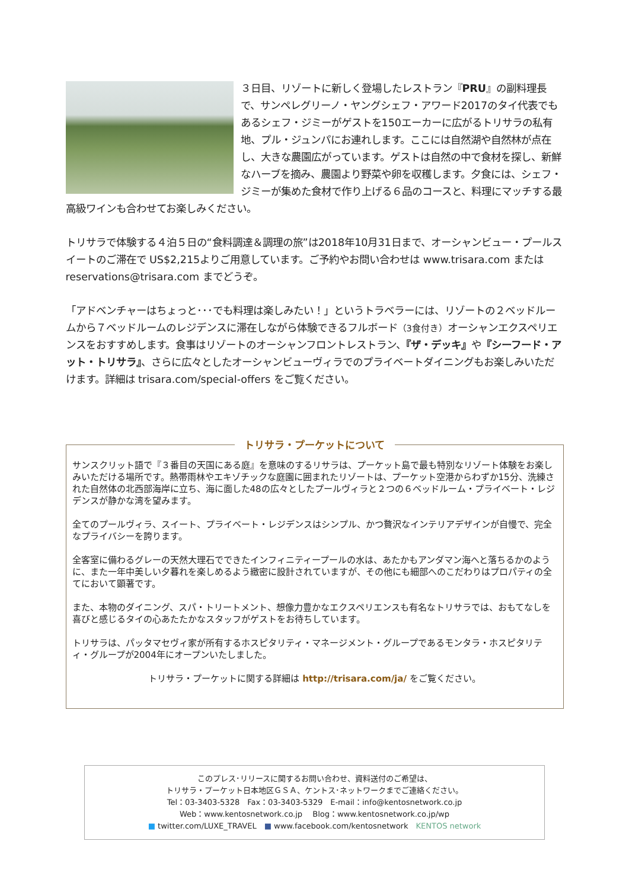３日目、リゾートに新しく登場したレストラン『PRU』の副料理長で、サンペレグリーノ・ヤングシェフ・アワード2017のタイ代表でもあるシェフ・ジミーがゲストを150エーカーに広がるトリサラの私有地、プル・ジュンパにお連れします。ここには自然湖や自然林が点在し、大きな農園広がっています。ゲストは自然の中で食材を探し、新鮮なハーブを摘み、農園より野菜や卵を収穫します。夕食には、シェフ・ジミーが集めた食材で作り上げる６品のコースと、料理にマッチする最高級ワインも合わせてお楽しみください。
トリサラで体験する４泊５日の“食料調達＆調理の旅”は2018年10月31日まで、オーシャンビュー・プールスイートのご滞在で US$2,215よりご用意しています。ご予約やお問い合わせは www.trisara.com または reservations@trisara.com までどうぞ。
「アドベンチャーはちょっと･･･でも料理は楽しみたい！」というトラベラーには、リゾートの２ベッドルームから７ベッドルームのレジデンスに滞在しながら体験できるフルボード（3食付き）オーシャンエクスペリエンスをおすすめします。食事はリゾートのオーシャンフロントレストラン、『ザ・デッキ』や『シーフード・アット・トリサラ』、さらに広々としたオーシャンビューヴィラでのプライベートダイニングもお楽しみいただけます。詳細は trisara.com/special-offers をご覧ください。
トリサラ・プーケットについて
サンスクリット語で『３番目の天国にある庭』を意味のするリサラは、プーケット島で最も特別なリゾート体験をお楽しみいただける場所です。熱帯雨林やエキゾチックな庭園に囲まれたリゾートは、プーケット空港からわずか15分、洗練された自然体の北西部海岸に立ち、海に面した48の広々としたプールヴィラと２つの６ベッドルーム・プライベート・レジデンスが静かな湾を望みます。
全てのプールヴィラ、スイート、プライベート・レジデンスはシンプル、かつ贅沢なインテリアデザインが自慢で、完全なプライバシーを誇ります。
全客室に備わるグレーの天然大理石でできたインフィニティープールの水は、あたかもアンダマン海へと落ちるかのように、また一年中美しい夕暮れを楽しめるよう緻密に設計されていますが、その他にも細部へのこだわりはプロパティの全てにおいて顕著です。
また、本物のダイニング、スパ・トリートメント、想像力豊かなエクスペリエンスも有名なトリサラでは、おもてなしを喜びと感じるタイの心あたたかなスタッフがゲストをお待ちしています。
トリサラは、パッタマセヴィ家が所有するホスピタリティ・マネージメント・グループであるモンタラ・ホスピタリティ・グループが2004年にオープンいたしました。
トリサラ・プーケットに関する詳細は http://trisara.com/ja/ をご覧ください。
このプレス･リリースに関するお問い合わせ、資料送付のご希望は、
トリサラ・プーケット日本地区ＧＳＡ、ケントス･ネットワークまでご連絡ください。
Tel：03-3403-5328　Fax：03-3403-5329　E-mail：info@kentosnetwork.co.jp
Web：www.kentosnetwork.co.jp　 Blog：www.kentosnetwork.co.jp/wp
■ twitter.com/LUXE_TRAVEL　■ www.facebook.com/kentosnetwork　KENTOS network